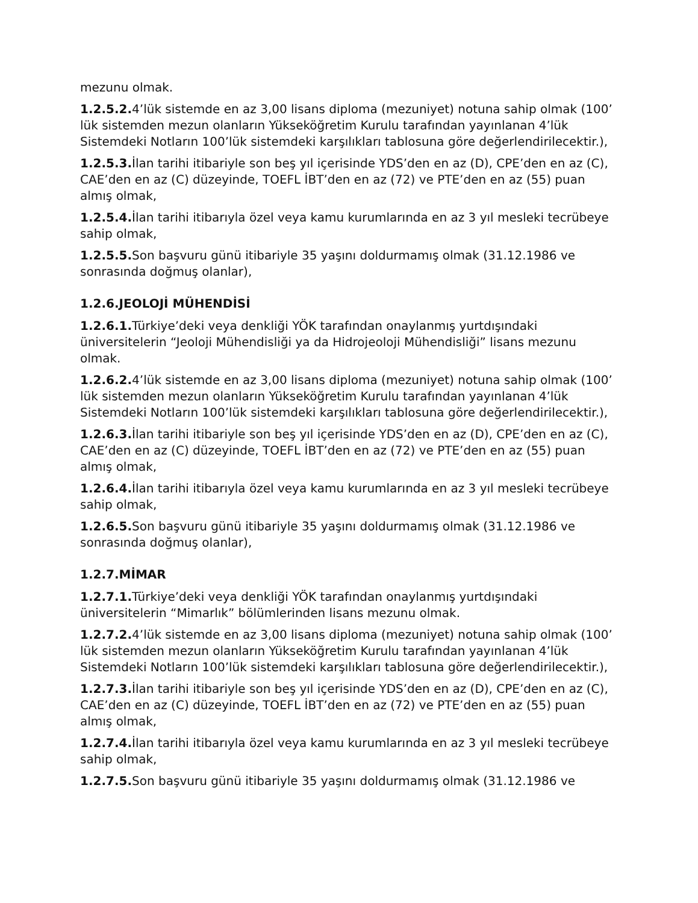mezunu olmak.
1.2.5.2. 4’lük sistemde en az 3,00 lisans diploma (mezuniyet) notuna sahip olmak (100’ lük sistemden mezun olanların Yükseköğretim Kurulu tarafından yayınlanan 4’lük Sistemdeki Notların 100’lük sistemdeki karşılıkları tablosuna göre değerlendirilecektir.),
1.2.5.3. İlan tarihi itibariyle son beş yıl içerisinde YDS’den en az (D), CPE’den en az (C), CAE’den en az (C) düzeyinde, TOEFL İBT’den en az (72) ve PTE’den en az (55) puan almış olmak,
1.2.5.4. İlan tarihi itibarıyla özel veya kamu kurumlarında en az 3 yıl mesleki tecrübeye sahip olmak,
1.2.5.5. Son başvuru günü itibariyle 35 yaşını doldurmamış olmak (31.12.1986 ve sonrasında doğmuş olanlar),
1.2.6.JEOLOJİ MÜHENDİSİ
1.2.6.1. Türkiye’deki veya denkliği YÖK tarafından onaylanmış yurtdışındaki üniversitelerin “Jeoloji Mühendisliği ya da Hidrojeoloji Mühendisliği” lisans mezunu olmak.
1.2.6.2. 4’lük sistemde en az 3,00 lisans diploma (mezuniyet) notuna sahip olmak (100’ lük sistemden mezun olanların Yükseköğretim Kurulu tarafından yayınlanan 4’lük Sistemdeki Notların 100’lük sistemdeki karşılıkları tablosuna göre değerlendirilecektir.),
1.2.6.3. İlan tarihi itibariyle son beş yıl içerisinde YDS’den en az (D), CPE’den en az (C), CAE’den en az (C) düzeyinde, TOEFL İBT’den en az (72) ve PTE’den en az (55) puan almış olmak,
1.2.6.4. İlan tarihi itibarıyla özel veya kamu kurumlarında en az 3 yıl mesleki tecrübeye sahip olmak,
1.2.6.5. Son başvuru günü itibariyle 35 yaşını doldurmamış olmak (31.12.1986 ve sonrasında doğmuş olanlar),
1.2.7.MİMAR
1.2.7.1. Türkiye’deki veya denkliği YÖK tarafından onaylanmış yurtdışındaki üniversitelerin “Mimarlık” bölümlerinden lisans mezunu olmak.
1.2.7.2. 4’lük sistemde en az 3,00 lisans diploma (mezuniyet) notuna sahip olmak (100’ lük sistemden mezun olanların Yükseköğretim Kurulu tarafından yayınlanan 4’lük Sistemdeki Notların 100’lük sistemdeki karşılıkları tablosuna göre değerlendirilecektir.),
1.2.7.3. İlan tarihi itibariyle son beş yıl içerisinde YDS’den en az (D), CPE’den en az (C), CAE’den en az (C) düzeyinde, TOEFL İBT’den en az (72) ve PTE’den en az (55) puan almış olmak,
1.2.7.4. İlan tarihi itibarıyla özel veya kamu kurumlarında en az 3 yıl mesleki tecrübeye sahip olmak,
1.2.7.5. Son başvuru günü itibariyle 35 yaşını doldurmamış olmak (31.12.1986 ve